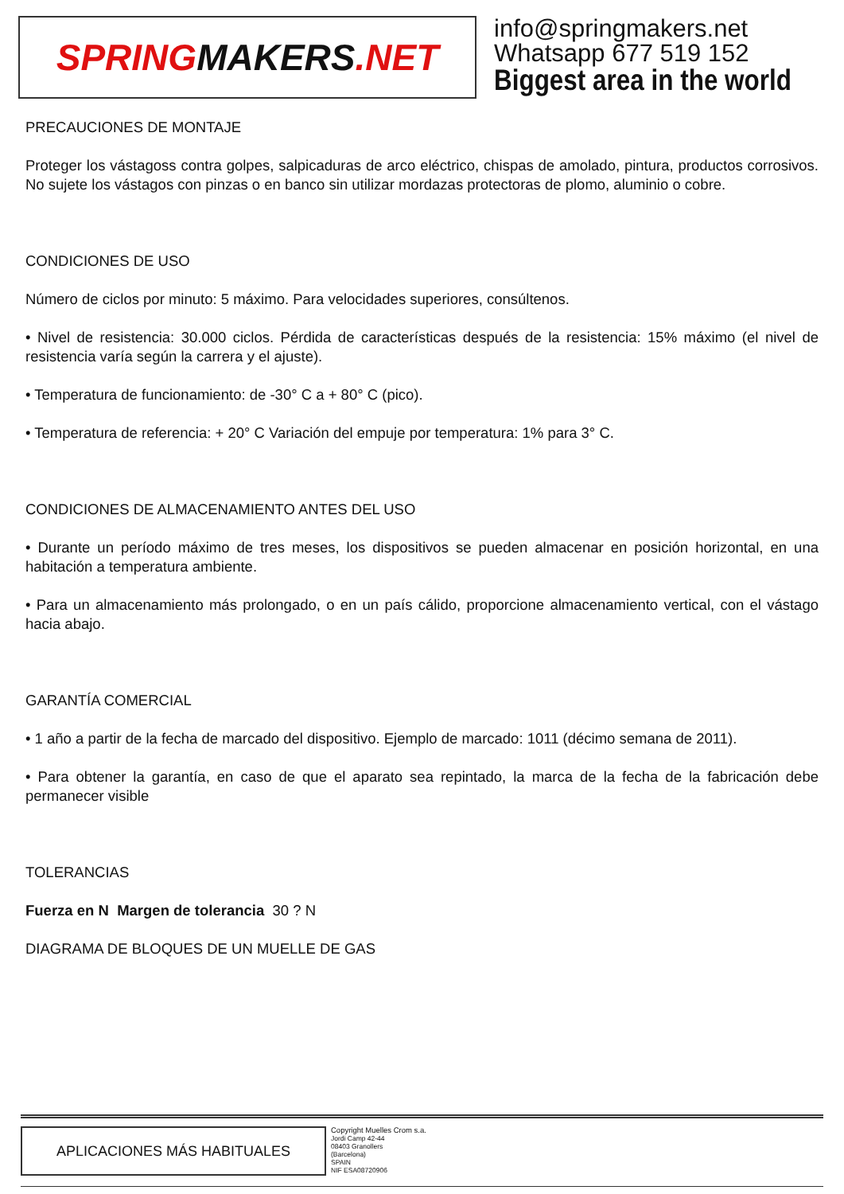SPRING MAKERS.NET
info@springmakers.net
Whatsapp 677 519 152
Biggest area in the world
PRECAUCIONES DE MONTAJE
Proteger los vástagoss contra golpes, salpicaduras de arco eléctrico, chispas de amolado, pintura, productos corrosivos. No sujete los vástagos con pinzas o en banco sin utilizar mordazas protectoras de plomo, aluminio o cobre.
CONDICIONES DE USO
Número de ciclos por minuto: 5 máximo. Para velocidades superiores, consúltenos.
• Nivel de resistencia: 30.000 ciclos. Pérdida de características después de la resistencia: 15% máximo (el nivel de resistencia varía según la carrera y el ajuste).
• Temperatura de funcionamiento: de -30° C a + 80° C (pico).
• Temperatura de referencia: + 20° C Variación del empuje por temperatura: 1% para 3° C.
CONDICIONES DE ALMACENAMIENTO ANTES DEL USO
• Durante un período máximo de tres meses, los dispositivos se pueden almacenar en posición horizontal, en una habitación a temperatura ambiente.
• Para un almacenamiento más prolongado, o en un país cálido, proporcione almacenamiento vertical, con el vástago hacia abajo.
GARANTÍA COMERCIAL
• 1 año a partir de la fecha de marcado del dispositivo. Ejemplo de marcado: 1011 (décimo semana de 2011).
• Para obtener la garantía, en caso de que el aparato sea repintado, la marca de la fecha de la fabricación debe permanecer visible
TOLERANCIAS
Fuerza en N Margen de tolerancia 30 ? N
DIAGRAMA DE BLOQUES DE UN MUELLE DE GAS
APLICACIONES MÁS HABITUALES
Copyright Muelles Crom s.a.
Jordi Camp 42-44
08403 Granollers
(Barcelona)
SPAIN
NIF ESA08720906